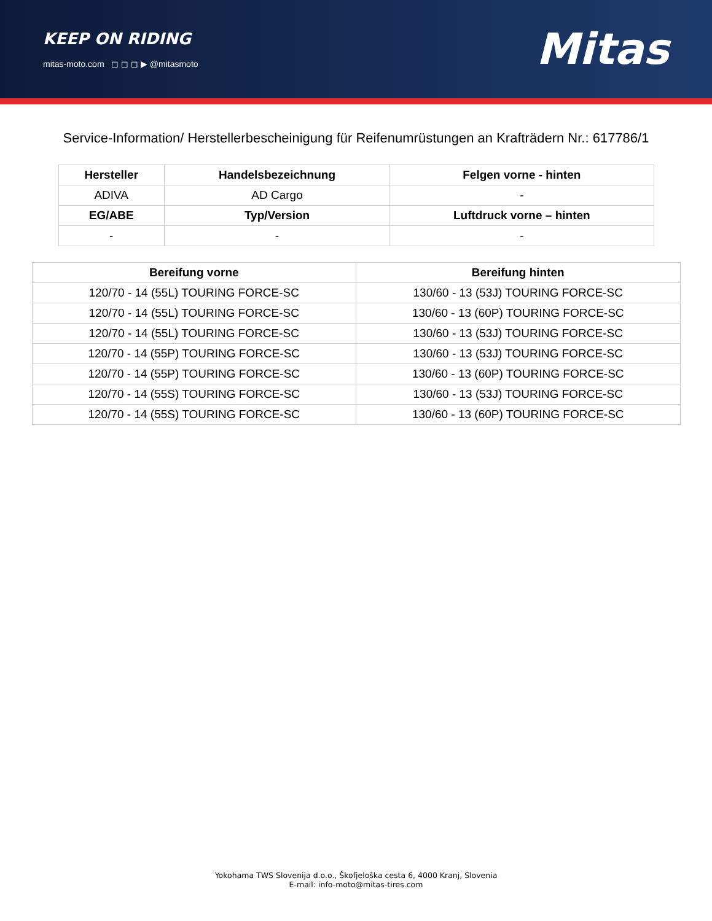KEEP ON RIDING
mitas-moto.com ◻ ◻ ◻ ▶ @mitasmoto
Mitas
Service-Information/ Herstellerbescheinigung für Reifenumrüstungen an Krafträdern Nr.: 617786/1
| Hersteller | Handelsbezeichnung | Felgen vorne - hinten |
| --- | --- | --- |
| ADIVA | AD Cargo | - |
| EG/ABE | Typ/Version | Luftdruck vorne – hinten |
| - | - | - |
| Bereifung vorne | Bereifung hinten |
| --- | --- |
| 120/70 - 14 (55L) TOURING FORCE-SC | 130/60 - 13 (53J) TOURING FORCE-SC |
| 120/70 - 14 (55L) TOURING FORCE-SC | 130/60 - 13 (60P) TOURING FORCE-SC |
| 120/70 - 14 (55L) TOURING FORCE-SC | 130/60 - 13 (53J) TOURING FORCE-SC |
| 120/70 - 14 (55P) TOURING FORCE-SC | 130/60 - 13 (53J) TOURING FORCE-SC |
| 120/70 - 14 (55P) TOURING FORCE-SC | 130/60 - 13 (60P) TOURING FORCE-SC |
| 120/70 - 14 (55S) TOURING FORCE-SC | 130/60 - 13 (53J) TOURING FORCE-SC |
| 120/70 - 14 (55S) TOURING FORCE-SC | 130/60 - 13 (60P) TOURING FORCE-SC |
Yokohama TWS Slovenija d.o.o., Škofjeloška cesta 6, 4000 Kranj, Slovenia
E-mail: info-moto@mitas-tires.com